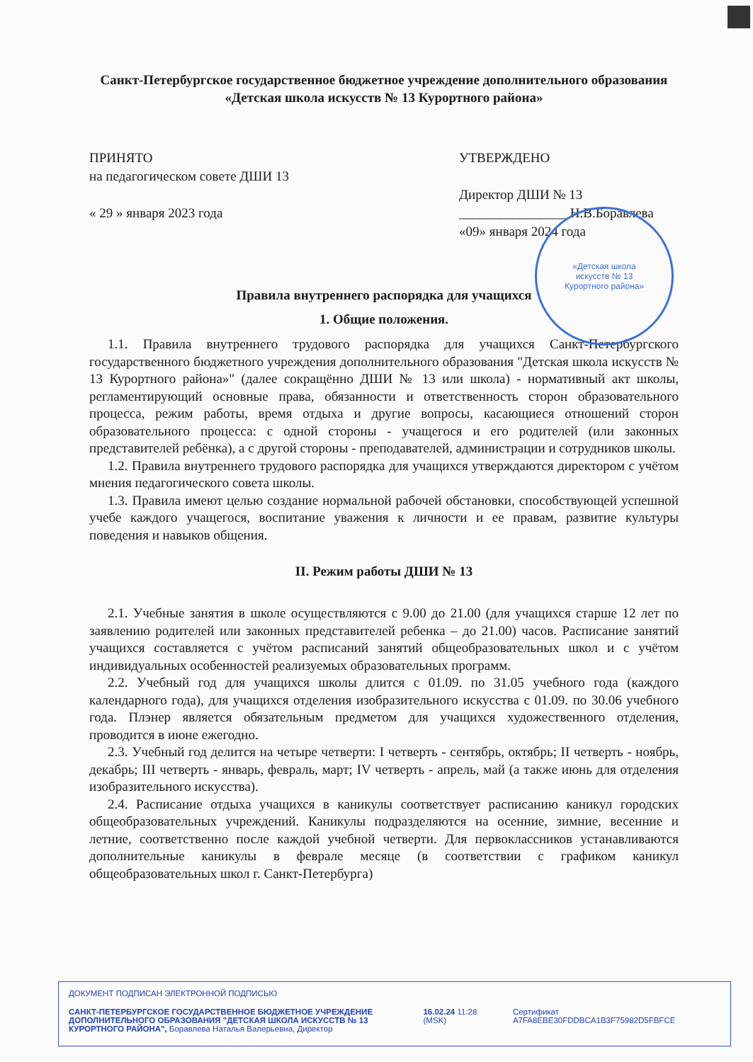«Детская школа
искусств № 13
Курортного района»
Санкт-Петербургское государственное бюджетное учреждение дополнительного образования
«Детская школа искусств № 13 Курортного района»
ПРИНЯТО
на педагогическом совете ДШИ 13
« 29 » января 2023 года
УТВЕРЖДЕНО
Директор ДШИ № 13
________________ Н.В.Боравлева
«09» января 2024 года
Правила внутреннего распорядка для учащихся
1. Общие положения.
1.1. Правила внутреннего трудового распорядка для учащихся Санкт-Петербургского государственного бюджетного учреждения дополнительного образования "Детская школа искусств № 13 Курортного района»" (далее сокращённо ДШИ № 13 или школа) - нормативный акт школы, регламентирующий основные права, обязанности и ответственность сторон образовательного процесса, режим работы, время отдыха и другие вопросы, касающиеся отношений сторон образовательного процесса: с одной стороны - учащегося и его родителей (или законных представителей ребёнка), а с другой стороны - преподавателей, администрации и сотрудников школы.
1.2. Правила внутреннего трудового распорядка для учащихся утверждаются директором с учётом мнения педагогического совета школы.
1.3. Правила имеют целью создание нормальной рабочей обстановки, способствующей успешной учебе каждого учащегося, воспитание уважения к личности и ее правам, развитие культуры поведения и навыков общения.
II. Режим работы ДШИ № 13
2.1. Учебные занятия в школе осуществляются с 9.00 до 21.00 (для учащихся старше 12 лет по заявлению родителей или законных представителей ребенка – до 21.00) часов. Расписание занятий учащихся составляется с учётом расписаний занятий общеобразовательных школ и с учётом индивидуальных особенностей реализуемых образовательных программ.
2.2. Учебный год для учащихся школы длится с 01.09. по 31.05 учебного года (каждого календарного года), для учащихся отделения изобразительного искусства с 01.09. по 30.06 учебного года. Плэнер является обязательным предметом для учащихся художественного отделения, проводится в июне ежегодно.
2.3. Учебный год делится на четыре четверти: I четверть - сентябрь, октябрь; II четверть - ноябрь, декабрь; III четверть - январь, февраль, март; IV четверть - апрель, май (а также июнь для отделения изобразительного искусства).
2.4. Расписание отдыха учащихся в каникулы соответствует расписанию каникул городских общеобразовательных учреждений. Каникулы подразделяются на осенние, зимние, весенние и летние, соответственно после каждой учебной четверти. Для первоклассников устанавливаются дополнительные каникулы в феврале месяце (в соответствии с графиком каникул общеобразовательных школ г. Санкт-Петербурга)
ДОКУМЕНТ ПОДПИСАН ЭЛЕКТРОННОЙ ПОДПИСЬЮ
САНКТ-ПЕТЕРБУРГСКОЕ ГОСУДАРСТВЕННОЕ БЮДЖЕТНОЕ УЧРЕЖДЕНИЕ ДОПОЛНИТЕЛЬНОГО ОБРАЗОВАНИЯ "ДЕТСКАЯ ШКОЛА ИСКУССТВ № 13 КУРОРТНОГО РАЙОНА", Боравлева Наталья Валерьевна, Директор
16.02.24 11:28 (MSK)
Сертификат A7FA8EBE30FDDBCA1B3F75982D5FBFCE